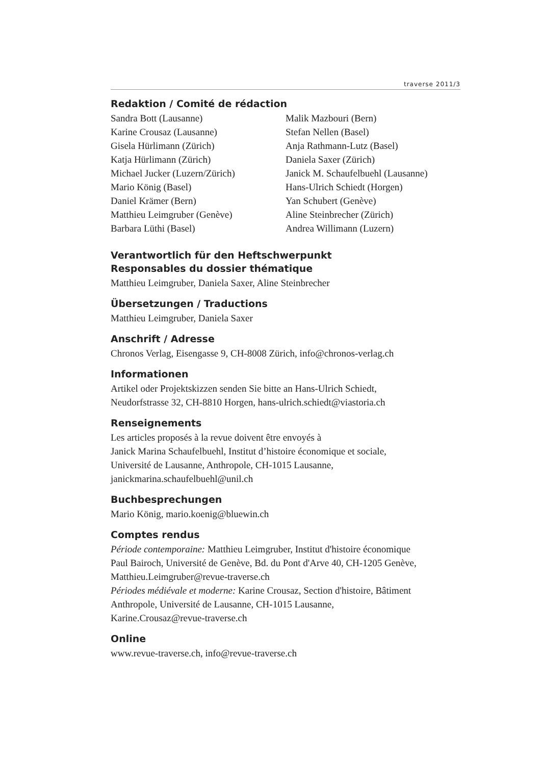traverse 2011/3
Redaktion / Comité de rédaction
Sandra Bott (Lausanne)
Karine Crousaz (Lausanne)
Gisela Hürlimann (Zürich)
Katja Hürlimann (Zürich)
Michael Jucker (Luzern/Zürich)
Mario König (Basel)
Daniel Krämer (Bern)
Matthieu Leimgruber (Genève)
Barbara Lüthi (Basel)
Malik Mazbouri (Bern)
Stefan Nellen (Basel)
Anja Rathmann-Lutz (Basel)
Daniela Saxer (Zürich)
Janick M. Schaufelbuehl (Lausanne)
Hans-Ulrich Schiedt (Horgen)
Yan Schubert (Genève)
Aline Steinbrecher (Zürich)
Andrea Willimann (Luzern)
Verantwortlich für den Heftschwerpunkt
Responsables du dossier thématique
Matthieu Leimgruber, Daniela Saxer, Aline Steinbrecher
Übersetzungen / Traductions
Matthieu Leimgruber, Daniela Saxer
Anschrift / Adresse
Chronos Verlag, Eisengasse 9, CH-8008 Zürich, info@chronos-verlag.ch
Informationen
Artikel oder Projektskizzen senden Sie bitte an Hans-Ulrich Schiedt,
Neudorfstrasse 32, CH-8810 Horgen, hans-ulrich.schiedt@viastoria.ch
Renseignements
Les articles proposés à la revue doivent être envoyés à
Janick Marina Schaufelbuehl, Institut d’histoire économique et sociale,
Université de Lausanne, Anthropole, CH-1015 Lausanne,
janickmarina.schaufelbuehl@unil.ch
Buchbesprechungen
Mario König, mario.koenig@bluewin.ch
Comptes rendus
Période contemporaine: Matthieu Leimgruber, Institut d'histoire économique
Paul Bairoch, Université de Genève, Bd. du Pont d'Arve 40, CH-1205 Genève,
Matthieu.Leimgruber@revue-traverse.ch
Périodes médiévale et moderne: Karine Crousaz, Section d'histoire, Bâtiment
Anthropole, Université de Lausanne, CH-1015 Lausanne,
Karine.Crousaz@revue-traverse.ch
Online
www.revue-traverse.ch, info@revue-traverse.ch